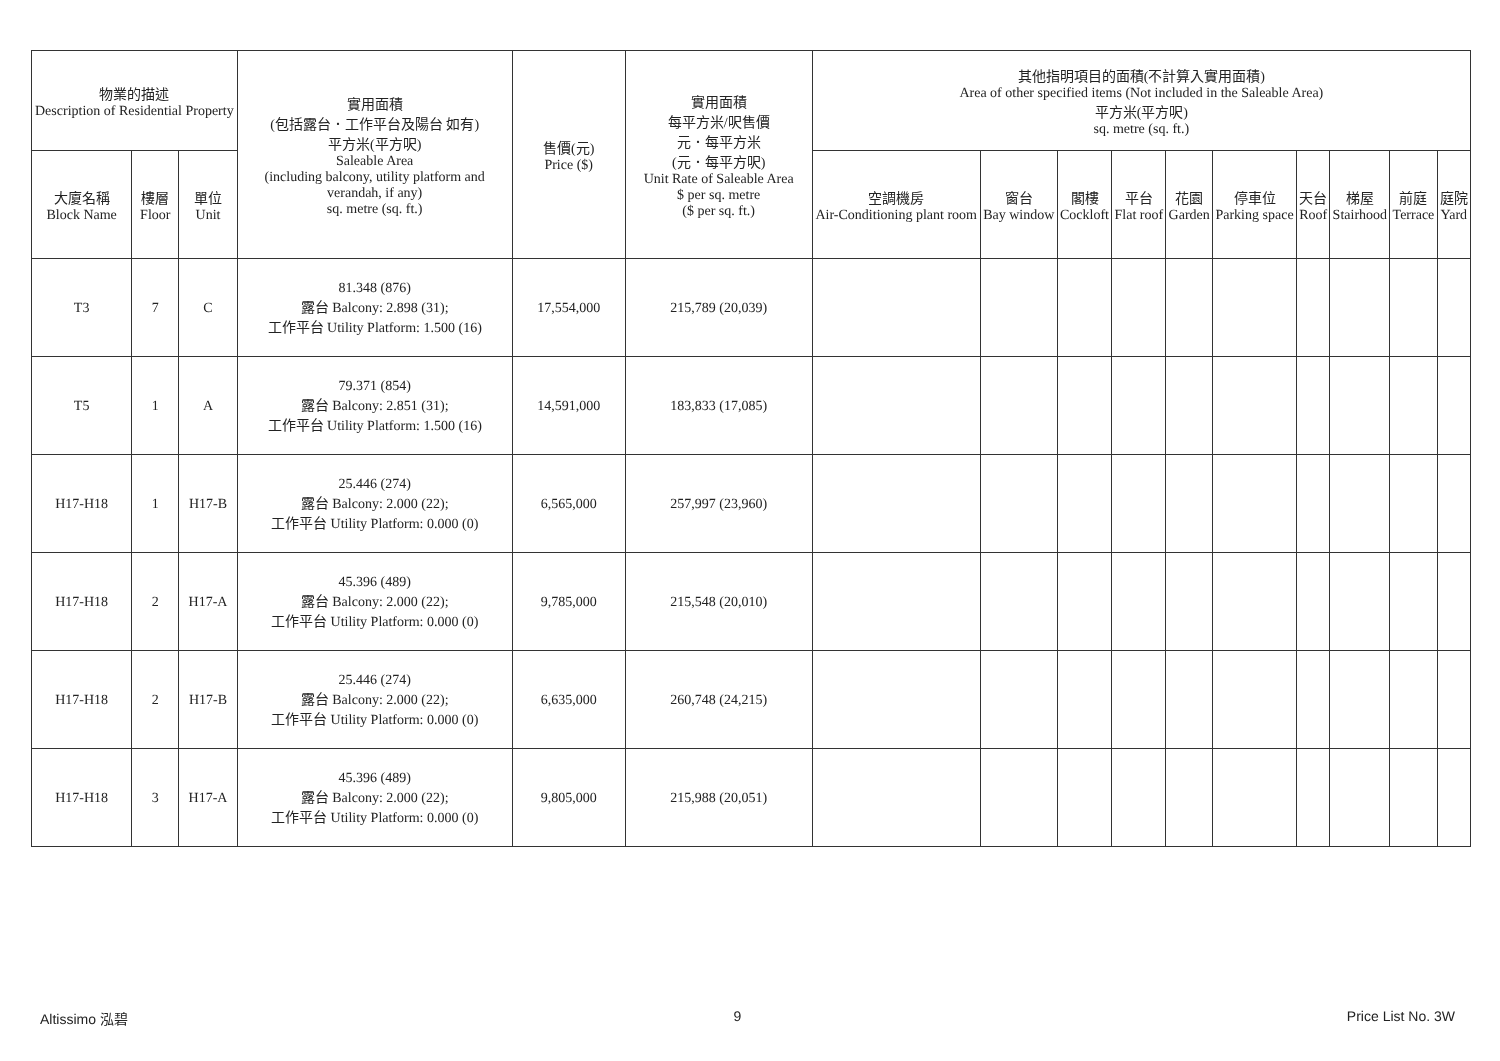| 物業的描述 Description of Residential Property | | | 實用面積 (包括露台．工作平台及陽台 如有) 平方米(平方呎) Saleable Area (including balcony, utility platform and verandah, if any) sq. metre (sq. ft.) | 售價(元) Price ($) | 實用面積 每平方米/呎售價 元．每平方米 (元．每平方呎) Unit Rate of Saleable Area $ per sq. metre ($ per sq. ft.) | 其他指明項目的面積(不計算入實用面積) Area of other specified items (Not included in the Saleable Area) 平方米(平方呎) sq. metre (sq. ft.) | | | | | | | | | |
| --- | --- | --- | --- | --- | --- | --- | --- | --- | --- | --- | --- | --- | --- | --- | --- |
| 大廈名稱 Block Name | 樓層 Floor | 單位 Unit | | | | 空調機房 Air-Conditioning plant room | 窗台 Bay window | 閣樓 Cockloft | 平台 Flat roof | 花園 Garden | 停車位 Parking space | 天台 Roof | 梯屋 Stairhood | 前庭 Terrace | 庭院 Yard |
| T3 | 7 | C | 81.348 (876) 露台 Balcony: 2.898 (31); 工作平台 Utility Platform: 1.500 (16) | 17,554,000 | 215,789 (20,039) | | | | | | | | | | |
| T5 | 1 | A | 79.371 (854) 露台 Balcony: 2.851 (31); 工作平台 Utility Platform: 1.500 (16) | 14,591,000 | 183,833 (17,085) | | | | | | | | | | |
| H17-H18 | 1 | H17-B | 25.446 (274) 露台 Balcony: 2.000 (22); 工作平台 Utility Platform: 0.000 (0) | 6,565,000 | 257,997 (23,960) | | | | | | | | | | |
| H17-H18 | 2 | H17-A | 45.396 (489) 露台 Balcony: 2.000 (22); 工作平台 Utility Platform: 0.000 (0) | 9,785,000 | 215,548 (20,010) | | | | | | | | | | |
| H17-H18 | 2 | H17-B | 25.446 (274) 露台 Balcony: 2.000 (22); 工作平台 Utility Platform: 0.000 (0) | 6,635,000 | 260,748 (24,215) | | | | | | | | | | |
| H17-H18 | 3 | H17-A | 45.396 (489) 露台 Balcony: 2.000 (22); 工作平台 Utility Platform: 0.000 (0) | 9,805,000 | 215,988 (20,051) | | | | | | | | | | |
Altissimo 泓碧 9 Price List No. 3W